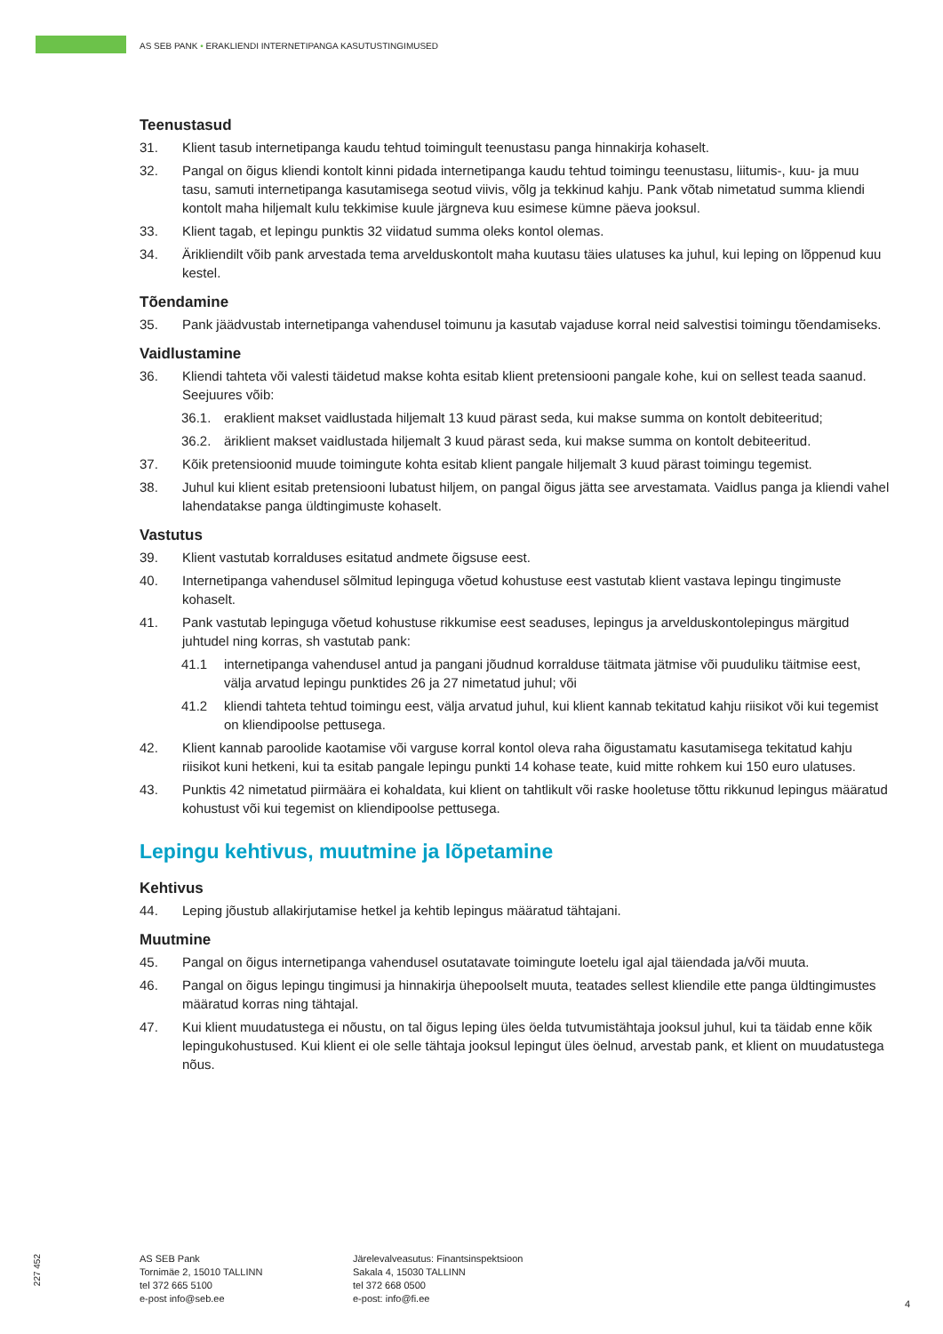AS SEB PANK • ERAKLIENDI INTERNETIPANGA KASUTUSTINGIMUSED
Teenustasud
31. Klient tasub internetipanga kaudu tehtud toimingult teenustasu panga hinnakirja kohaselt.
32. Pangal on õigus kliendi kontolt kinni pidada internetipanga kaudu tehtud toimingu teenustasu, liitumis-, kuu- ja muu tasu, samuti internetipanga kasutamisega seotud viivis, võlg ja tekkinud kahju. Pank võtab nimetatud summa kliendi kontolt maha hiljemalt kulu tekkimise kuule järgneva kuu esimese kümne päeva jooksul.
33. Klient tagab, et lepingu punktis 32 viidatud summa oleks kontol olemas.
34. Ärikliendilt võib pank arvestada tema arvelduskontolt maha kuutasu täies ulatuses ka juhul, kui leping on lõppenud kuu kestel.
Tõendamine
35. Pank jäädvustab internetipanga vahendusel toimunu ja kasutab vajaduse korral neid salvestisi toimingu tõendamiseks.
Vaidlustamine
36. Kliendi tahteta või valesti täidetud makse kohta esitab klient pretensiooni pangale kohe, kui on sellest teada saanud. Seejuures võib:
36.1. eraklient makset vaidlustada hiljemalt 13 kuud pärast seda, kui makse summa on kontolt debiteeritud;
36.2. äriklient makset vaidlustada hiljemalt 3 kuud pärast seda, kui makse summa on kontolt debiteeritud.
37. Kõik pretensioonid muude toimingute kohta esitab klient pangale hiljemalt 3 kuud pärast toimingu tegemist.
38. Juhul kui klient esitab pretensiooni lubatust hiljem, on pangal õigus jätta see arvestamata. Vaidlus panga ja kliendi vahel lahendatakse panga üldtingimuste kohaselt.
Vastutus
39. Klient vastutab korralduses esitatud andmete õigsuse eest.
40. Internetipanga vahendusel sõlmitud lepinguga võetud kohustuse eest vastutab klient vastava lepingu tingimuste kohaselt.
41. Pank vastutab lepinguga võetud kohustuse rikkumise eest seaduses, lepingus ja arvelduskontolepingus märgitud juhtudel ning korras, sh vastutab pank:
41.1 internetipanga vahendusel antud ja pangani jõudnud korralduse täitmata jätmise või puuduliku täitmise eest, välja arvatud lepingu punktides 26 ja 27 nimetatud juhul; või
41.2 kliendi tahteta tehtud toimingu eest, välja arvatud juhul, kui klient kannab tekitatud kahju riisikot või kui tegemist on kliendipoolse pettusega.
42. Klient kannab paroolide kaotamise või varguse korral kontol oleva raha õigustamatu kasutamisega tekitatud kahju riisikot kuni hetkeni, kui ta esitab pangale lepingu punkti 14 kohase teate, kuid mitte rohkem kui 150 euro ulatuses.
43. Punktis 42 nimetatud piirmäära ei kohaldata, kui klient on tahtlikult või raske hooletuse tõttu rikkunud lepingus määratud kohustust või kui tegemist on kliendipoolse pettusega.
Lepingu kehtivus, muutmine ja lõpetamine
Kehtivus
44. Leping jõustub allakirjutamise hetkel ja kehtib lepingus määratud tähtajani.
Muutmine
45. Pangal on õigus internetipanga vahendusel osutatavate toimingute loetelu igal ajal täiendada ja/või muuta.
46. Pangal on õigus lepingu tingimusi ja hinnakirja ühepoolselt muuta, teatades sellest kliendile ette panga üldtingimustes määratud korras ning tähtajal.
47. Kui klient muudatustega ei nõustu, on tal õigus leping üles öelda tutvumistähtaja jooksul juhul, kui ta täidab enne kõik lepingukohustused. Kui klient ei ole selle tähtaja jooksul lepingut üles öelnud, arvestab pank, et klient on muudatustega nõus.
227 452
AS SEB Pank
Tornimäe 2, 15010 TALLINN
tel 372 665 5100
e-post info@seb.ee
Järelevalveasutus: Finantsinspektsioon
Sakala 4, 15030 TALLINN
tel 372 668 0500
e-post: info@fi.ee
4